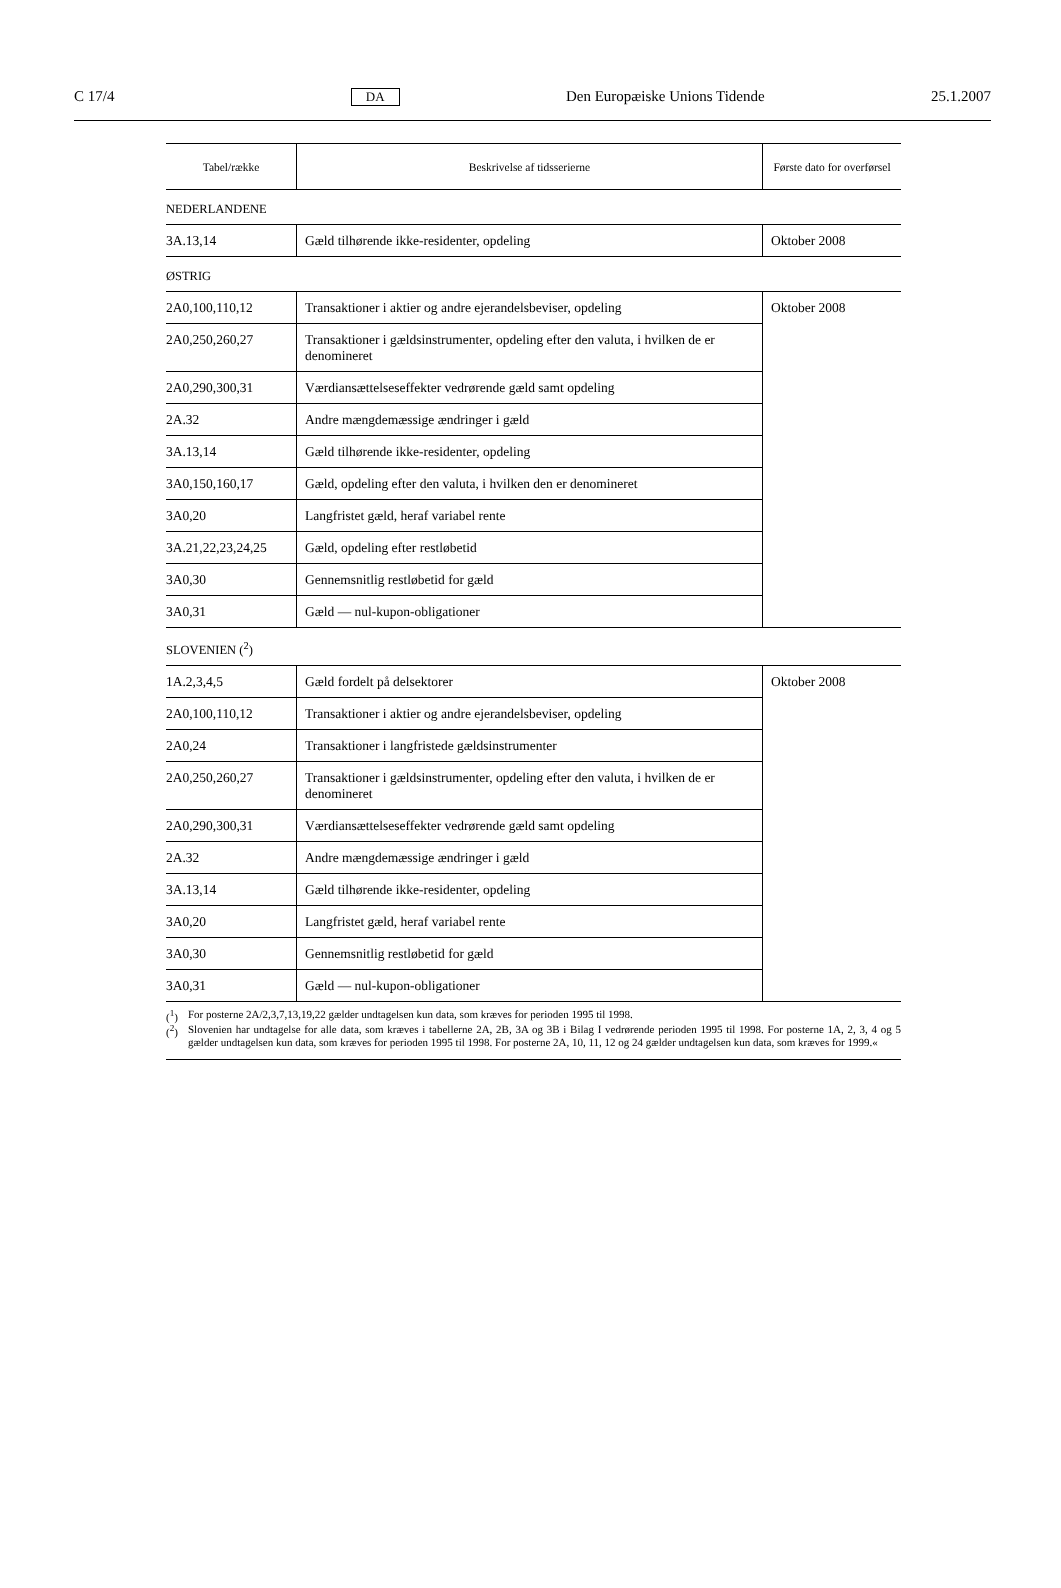C 17/4 DA Den Europæiske Unions Tidende 25.1.2007
| Tabel/række | Beskrivelse af tidsserierne | Første dato for overførsel |
| --- | --- | --- |
| NEDERLANDENE | | |
| 3A.13,14 | Gæld tilhørende ikke-residenter, opdeling | Oktober 2008 |
| ØSTRIG | | |
| 2A0,100,110,12 | Transaktioner i aktier og andre ejerandelsbeviser, opdeling | Oktober 2008 |
| 2A0,250,260,27 | Transaktioner i gældsinstrumenter, opdeling efter den valuta, i hvilken de er denomineret | |
| 2A0,290,300,31 | Værdiansættelseseffekter vedrørende gæld samt opdeling | |
| 2A.32 | Andre mængdemæssige ændringer i gæld | |
| 3A.13,14 | Gæld tilhørende ikke-residenter, opdeling | |
| 3A0,150,160,17 | Gæld, opdeling efter den valuta, i hvilken den er denomineret | |
| 3A0,20 | Langfristet gæld, heraf variabel rente | |
| 3A.21,22,23,24,25 | Gæld, opdeling efter restløbetid | |
| 3A0,30 | Gennemsnitlig restløbetid for gæld | |
| 3A0,31 | Gæld — nul-kupon-obligationer | |
| SLOVENIEN (<sup>2</sup>) | | |
| 1A.2,3,4,5 | Gæld fordelt på delsektorer | Oktober 2008 |
| 2A0,100,110,12 | Transaktioner i aktier og andre ejerandelsbeviser, opdeling | |
| 2A0,24 | Transaktioner i langfristede gældsinstrumenter | |
| 2A0,250,260,27 | Transaktioner i gældsinstrumenter, opdeling efter den valuta, i hvilken de er denomineret | |
| 2A0,290,300,31 | Værdiansættelseseffekter vedrørende gæld samt opdeling | |
| 2A.32 | Andre mængdemæssige ændringer i gæld | |
| 3A.13,14 | Gæld tilhørende ikke-residenter, opdeling | |
| 3A0,20 | Langfristet gæld, heraf variabel rente | |
| 3A0,30 | Gennemsnitlig restløbetid for gæld | |
| 3A0,31 | Gæld — nul-kupon-obligationer | |
(<sup>1</sup>) For posterne 2A/2,3,7,13,19,22 gælder undtagelsen kun data, som kræves for perioden 1995 til 1998.
(<sup>2</sup>) Slovenien har undtagelse for alle data, som kræves i tabellerne 2A, 2B, 3A og 3B i Bilag I vedrørende perioden 1995 til 1998. For posterne 1A, 2, 3, 4 og 5 gælder undtagelsen kun data, som kræves for perioden 1995 til 1998. For posterne 2A, 10, 11, 12 og 24 gælder undtagelsen kun data, som kræves for 1999.«